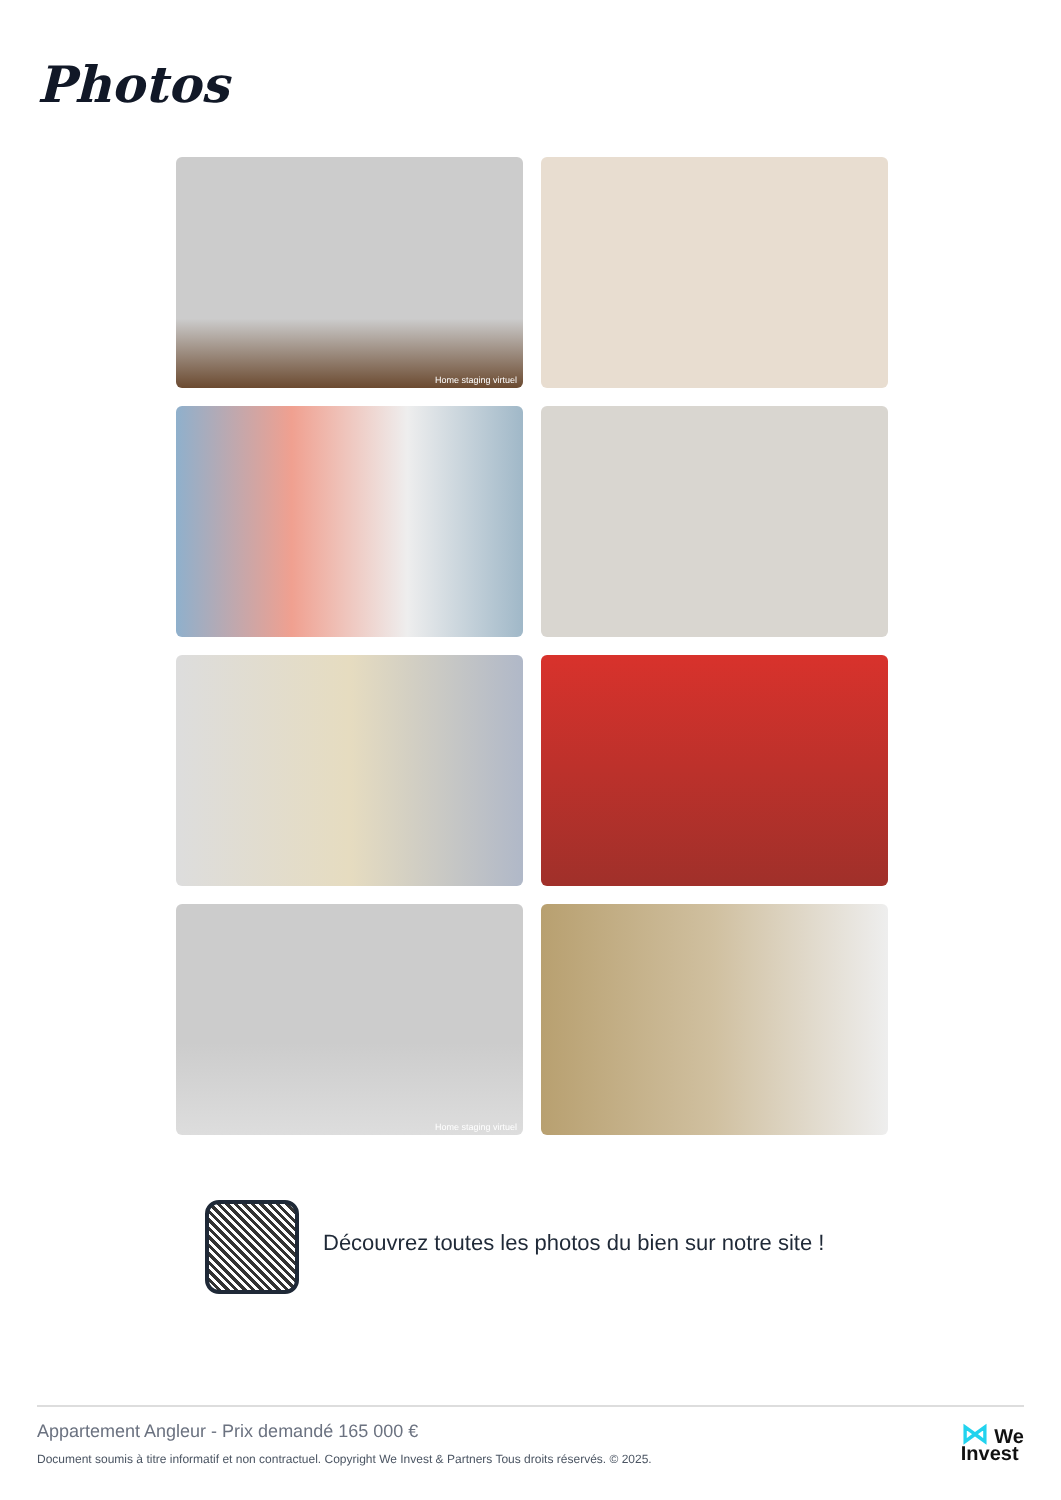Photos
Home staging virtuel
Home staging virtuel
Découvrez toutes les photos du bien sur notre site !
Appartement Angleur - Prix demandé 165 000 €
Document soumis à titre informatif et non contractuel. Copyright We Invest & Partners Tous droits réservés. © 2025.
⋈ We
Invest